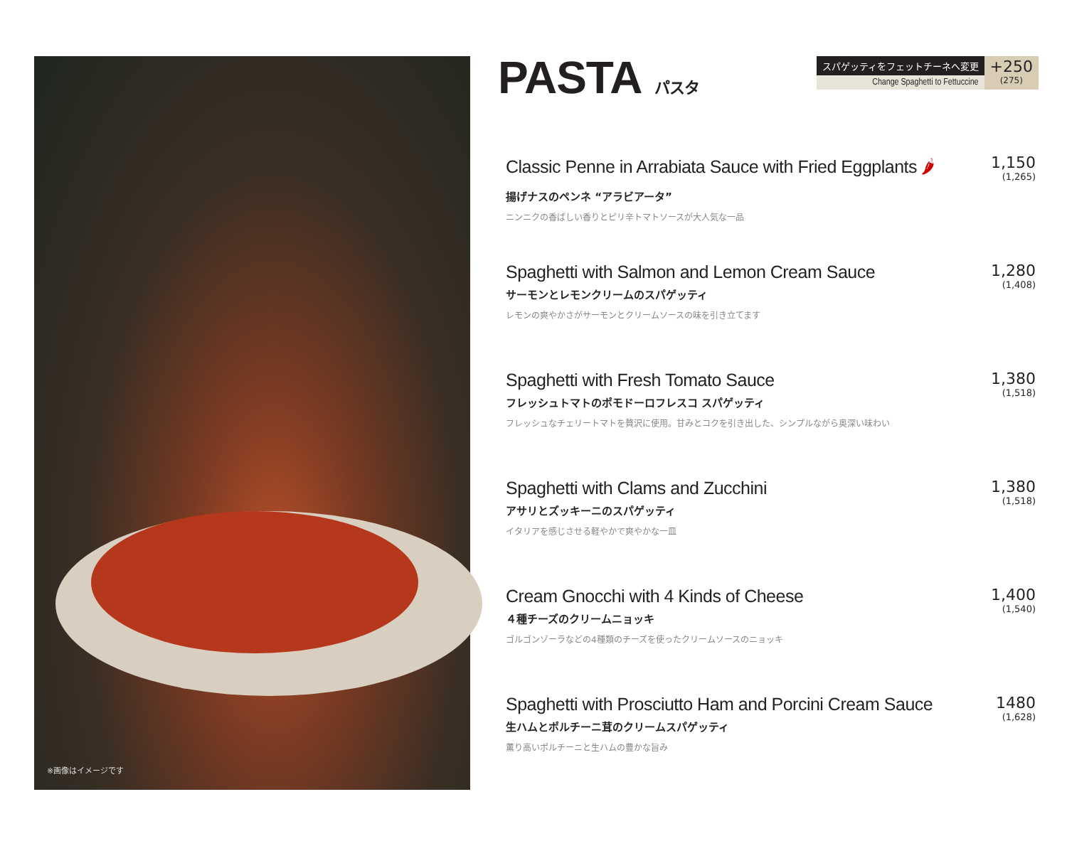※画像はイメージです
PASTA パスタ
スパゲッティをフェットチーネへ変更
Change Spaghetti to Fettuccine
+250
(275)
Classic Penne in Arrabiata Sauce with Fried Eggplants 🌶
揚げナスのペンネ “アラビアータ”
ニンニクの香ばしい香りとピリ辛トマトソースが大人気な一品
1,150
(1,265)
Spaghetti with Salmon and Lemon Cream Sauce
サーモンとレモンクリームのスパゲッティ
レモンの爽やかさがサーモンとクリームソースの味を引き立てます
1,280
(1,408)
Spaghetti with Fresh Tomato Sauce
フレッシュトマトのポモドーロフレスコ スパゲッティ
フレッシュなチェリートマトを贅沢に使用。甘みとコクを引き出した、シンプルながら奥深い味わい
1,380
(1,518)
Spaghetti with Clams and Zucchini
アサリとズッキーニのスパゲッティ
イタリアを感じさせる軽やかで爽やかな一皿
1,380
(1,518)
Cream Gnocchi with 4 Kinds of Cheese
４種チーズのクリームニョッキ
ゴルゴンゾーラなどの4種類のチーズを使ったクリームソースのニョッキ
1,400
(1,540)
Spaghetti with Prosciutto Ham and Porcini Cream Sauce
生ハムとポルチーニ茸のクリームスパゲッティ
薫り高いポルチーニと生ハムの豊かな旨み
1480
(1,628)